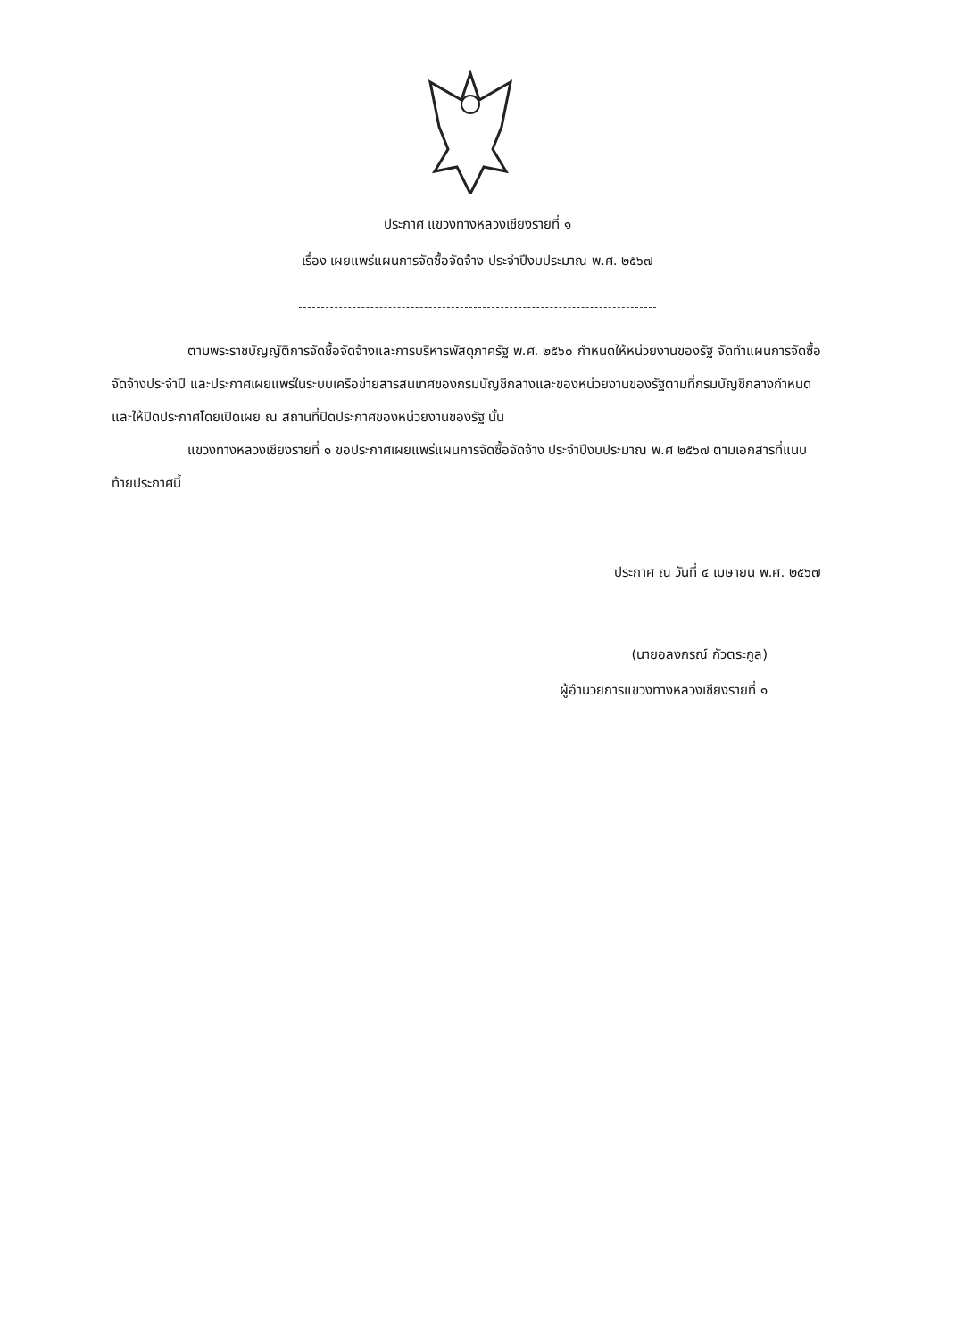ประกาศ แขวงทางหลวงเชียงรายที่ ๑
เรื่อง เผยแพร่แผนการจัดซื้อจัดจ้าง ประจำปีงบประมาณ พ.ศ. ๒๕๖๗
ตามพระราชบัญญัติการจัดซื้อจัดจ้างและการบริหารพัสดุภาครัฐ พ.ศ. ๒๕๖๐ กำหนดให้หน่วยงานของรัฐ จัดทำแผนการจัดซื้อจัดจ้างประจำปี และประกาศเผยแพร่ในระบบเครือข่ายสารสนเทศของกรมบัญชีกลางและของหน่วยงานของรัฐตามที่กรมบัญชีกลางกำหนด และให้ปิดประกาศโดยเปิดเผย ณ สถานที่ปิดประกาศของหน่วยงานของรัฐ นั้น
แขวงทางหลวงเชียงรายที่ ๑ ขอประกาศเผยแพร่แผนการจัดซื้อจัดจ้าง ประจำปีงบประมาณ พ.ศ ๒๕๖๗ ตามเอกสารที่แนบท้ายประกาศนี้
ประกาศ ณ วันที่ ๔ เมษายน พ.ศ. ๒๕๖๗
(นายอลงกรณ์ กัวตระกูล)
ผู้อำนวยการแขวงทางหลวงเชียงรายที่ ๑